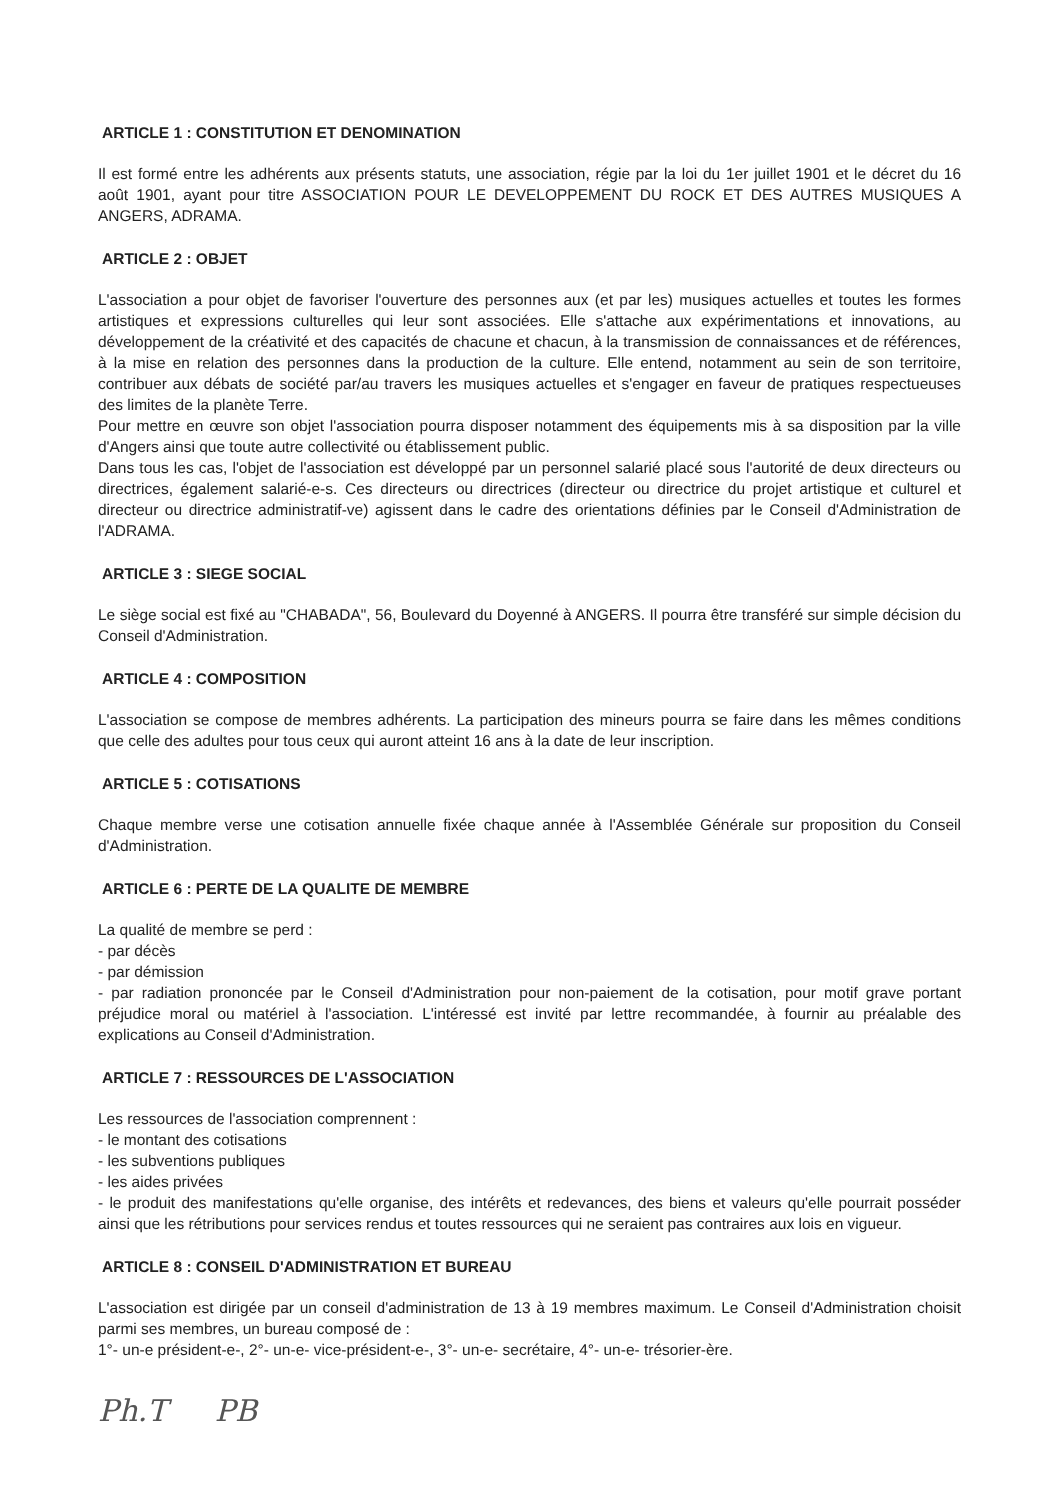ARTICLE 1 : CONSTITUTION ET DENOMINATION
Il est formé entre les adhérents aux présents statuts, une association, régie par la loi du 1er juillet 1901 et le décret du 16 août 1901, ayant pour titre ASSOCIATION POUR LE DEVELOPPEMENT DU ROCK ET DES AUTRES MUSIQUES A ANGERS, ADRAMA.
ARTICLE 2 : OBJET
L'association a pour objet de favoriser l'ouverture des personnes aux (et par les) musiques actuelles et toutes les formes artistiques et expressions culturelles qui leur sont associées. Elle s'attache aux expérimentations et innovations, au développement de la créativité et des capacités de chacune et chacun, à la transmission de connaissances et de références, à la mise en relation des personnes dans la production de la culture. Elle entend, notamment au sein de son territoire, contribuer aux débats de société par/au travers les musiques actuelles et s'engager en faveur de pratiques respectueuses des limites de la planète Terre.
Pour mettre en œuvre son objet l'association pourra disposer notamment des équipements mis à sa disposition par la ville d'Angers ainsi que toute autre collectivité ou établissement public.
Dans tous les cas, l'objet de l'association est développé par un personnel salarié placé sous l'autorité de deux directeurs ou directrices, également salarié-e-s. Ces directeurs ou directrices (directeur ou directrice du projet artistique et culturel et directeur ou directrice administratif-ve) agissent dans le cadre des orientations définies par le Conseil d'Administration de l'ADRAMA.
ARTICLE 3 : SIEGE SOCIAL
Le siège social est fixé au "CHABADA", 56, Boulevard du Doyenné à ANGERS. Il pourra être transféré sur simple décision du Conseil d'Administration.
ARTICLE 4 : COMPOSITION
L'association se compose de membres adhérents. La participation des mineurs pourra se faire dans les mêmes conditions que celle des adultes pour tous ceux qui auront atteint 16 ans à la date de leur inscription.
ARTICLE 5 : COTISATIONS
Chaque membre verse une cotisation annuelle fixée chaque année à l'Assemblée Générale sur proposition du Conseil d'Administration.
ARTICLE 6 : PERTE DE LA QUALITE DE MEMBRE
La qualité de membre se perd :
- par décès
- par démission
- par radiation prononcée par le Conseil d'Administration pour non-paiement de la cotisation, pour motif grave portant préjudice moral ou matériel à l'association. L'intéressé est invité par lettre recommandée, à fournir au préalable des explications au Conseil d'Administration.
ARTICLE 7 : RESSOURCES DE L'ASSOCIATION
Les ressources de l'association comprennent :
- le montant des cotisations
- les subventions publiques
- les aides privées
- le produit des manifestations qu'elle organise, des intérêts et redevances, des biens et valeurs qu'elle pourrait posséder ainsi que les rétributions pour services rendus et toutes ressources qui ne seraient pas contraires aux lois en vigueur.
ARTICLE 8 : CONSEIL D'ADMINISTRATION ET BUREAU
L'association est dirigée par un conseil d'administration de 13 à 19 membres maximum. Le Conseil d'Administration choisit parmi ses membres, un bureau composé de :
1°- un-e président-e-, 2°- un-e- vice-président-e-, 3°- un-e- secrétaire, 4°- un-e- trésorier-ère.
Ph.T PB